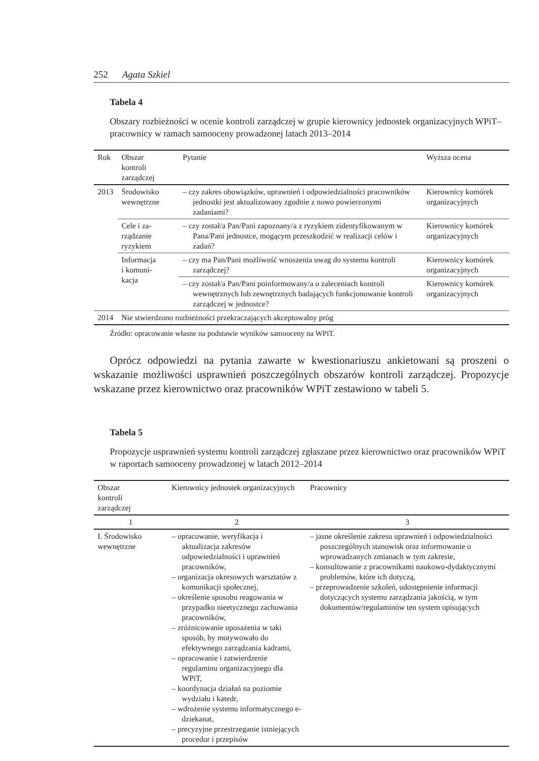252 Agata Szkiel
Tabela 4
Obszary rozbieżności w ocenie kontroli zarządczej w grupie kierownicy jednostek organizacyjnych WPiT–pracownicy w ramach samooceny prowadzonej latach 2013–2014
| Rok | Obszar kontroli zarządczej | Pytanie | Wyższa ocena |
| --- | --- | --- | --- |
| 2013 | Środowisko wewnętrzne | – czy zakres obowiązków, uprawnień i odpowiedzialności pracowników jednostki jest aktualizowany zgodnie z nowo powierzonymi zadaniami? | Kierownicy komórek organizacyjnych |
| | Cele i za- rządzanie ryzykiem | – czy został/a Pan/Pani zapoznany/a z ryzykiem zidentyfikowanym w Pana/Pani jednostce, mogącym przeszkodzić w realizacji celów i zadań? | Kierownicy komórek organizacyjnych |
| | Informacja i komuni- kacja | – czy ma Pan/Pani możliwość wnoszenia uwag do systemu kontroli zarządczej? | Kierownicy komórek organizacyjnych |
| | | – czy został/a Pan/Pani poinformowany/a o zaleceniach kontroli wewnętrznych lub zewnętrznych badających funkcjonowanie kontroli zarządczej w jednostce? | Kierownicy komórek organizacyjnych |
| 2014 | Nie stwierdzono rozbieżności przekraczających akceptowalny próg | | |
Źródło: opracowanie własne na podstawie wyników samooceny na WPiT.
Oprócz odpowiedzi na pytania zawarte w kwestionariuszu ankietowani są proszeni o wskazanie możliwości usprawnień poszczególnych obszarów kontroli zarządczej. Propozycje wskazane przez kierownictwo oraz pracowników WPiT zestawiono w tabeli 5.
Tabela 5
Propozycje usprawnień systemu kontroli zarządczej zgłaszane przez kierownictwo oraz pracowników WPiT w raportach samooceny prowadzonej w latach 2012–2014
| Obszar kontroli zarządczej | Kierownicy jednostek organizacyjnych | Pracownicy |
| --- | --- | --- |
| 1 | 2 | 3 |
| I. Środowisko wewnętrzne | – opracowanie, weryfikacja i aktualizacja zakresów odpowiedzialności i uprawnień pracowników, – organizacja okresowych warsztatów z komunikacji społecznej, – określenie sposobu reagowania w przypadku nieetycznego zachowania pracowników, – zróżnicowanie uposażenia w taki sposób, by motywowało do efektywnego zarządzania kadrami, – opracowanie i zatwierdzenie regulaminu organizacyjnego dla WPiT, – koordynacja działań na poziomie wydziału i katedr, – wdrożenie systemu informatycznego e-dziekanat, – precyzyjne przestrzeganie istniejących procedur i przepisów | – jasne określenie zakresu uprawnień i odpowiedzialności poszczególnych stanowisk oraz informowanie o wprowadzanych zmianach w tym zakresie, – konsultowanie z pracownikami naukowo-dydaktycznymi problemów, które ich dotyczą, – przeprowadzenie szkoleń, udostępnienie informacji dotyczących systemu zarządzania jakością, w tym dokumentów/regulaminów ten system opisujących |